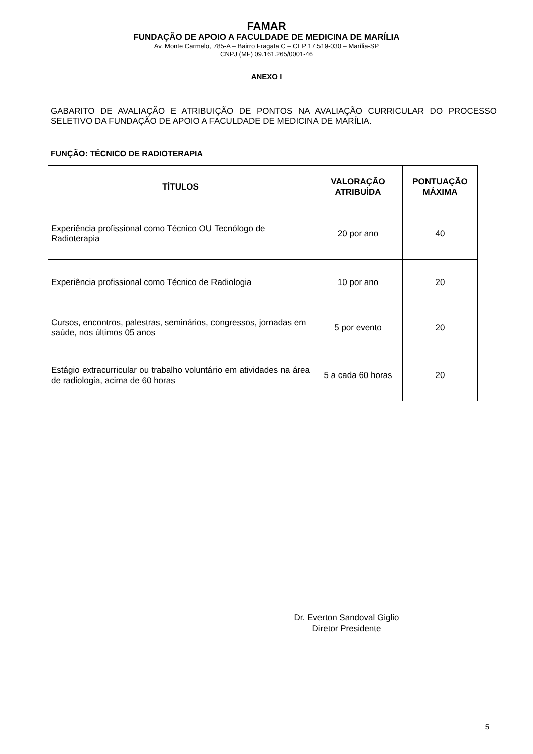FAMAR
FUNDAÇÃO DE APOIO A FACULDADE DE MEDICINA DE MARÍLIA
Av. Monte Carmelo, 785-A – Bairro Fragata C – CEP 17.519-030 – Marília-SP
CNPJ (MF) 09.161.265/0001-46
ANEXO I
GABARITO DE AVALIAÇÃO E ATRIBUIÇÃO DE PONTOS NA AVALIAÇÃO CURRICULAR DO PROCESSO SELETIVO DA FUNDAÇÃO DE APOIO A FACULDADE DE MEDICINA DE MARÍLIA.
FUNÇÃO: TÉCNICO DE RADIOTERAPIA
| TÍTULOS | VALORAÇÃO ATRIBUÍDA | PONTUAÇÃO MÁXIMA |
| --- | --- | --- |
| Experiência profissional como Técnico OU Tecnólogo de Radioterapia | 20 por ano | 40 |
| Experiência profissional como Técnico de Radiologia | 10 por ano | 20 |
| Cursos, encontros, palestras, seminários, congressos, jornadas em saúde, nos últimos 05 anos | 5 por evento | 20 |
| Estágio extracurricular ou trabalho voluntário em atividades na área de radiologia, acima de 60 horas | 5 a cada 60 horas | 20 |
Dr. Everton Sandoval Giglio
Diretor Presidente
5